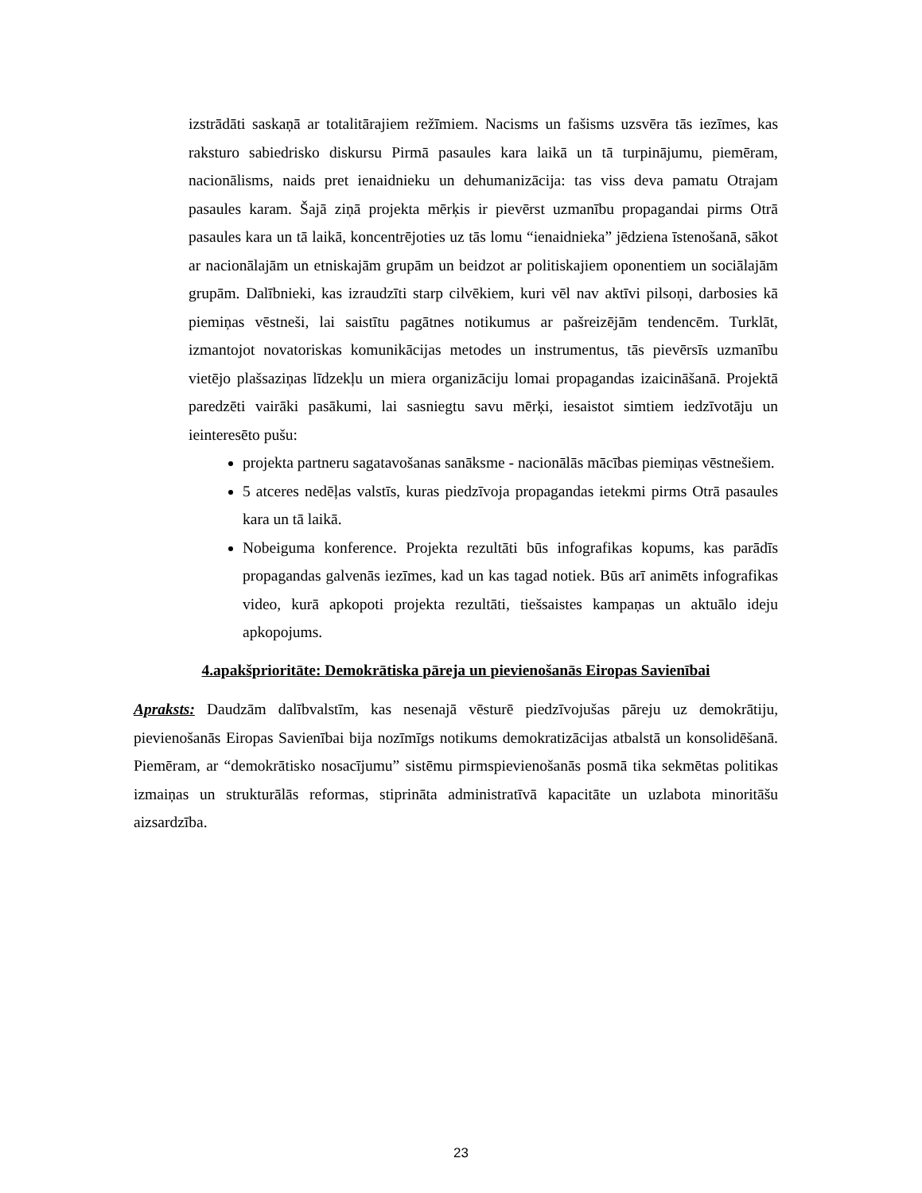izstrādāti saskaņā ar totalitārajiem režīmiem. Nacisms un fašisms uzsvēra tās iezīmes, kas raksturo sabiedrisko diskursu Pirmā pasaules kara laikā un tā turpinājumu, piemēram, nacionālisms, naids pret ienaidnieku un dehumanizācija: tas viss deva pamatu Otrajam pasaules karam. Šajā ziņā projekta mērķis ir pievērst uzmanību propagandai pirms Otrā pasaules kara un tā laikā, koncentrējoties uz tās lomu “ienaidnieka” jēdziena īstenošanā, sākot ar nacionālajām un etniskajām grupām un beidzot ar politiskajiem oponentiem un sociālajām grupām. Dalībnieki, kas izraudzīti starp cilvēkiem, kuri vēl nav aktīvi pilsoņi, darbosies kā piemiņas vēstneši, lai saistītu pagātnes notikumus ar pašreizējām tendencēm. Turklāt, izmantojot novatoriskas komunikācijas metodes un instrumentus, tās pievērsīs uzmanību vietējo plašsaziņas līdzekļu un miera organizāciju lomai propagandas izaicināšanā. Projektā paredzēti vairāki pasākumi, lai sasniegtu savu mērķi, iesaistot simtiem iedzīvotāju un ieinteresēto pušu:
projekta partneru sagatavošanas sanāksme - nacionālās mācības piemiņas vēstnešiem.
5 atceres nedēļas valstīs, kuras piedzīvoja propagandas ietekmi pirms Otrā pasaules kara un tā laikā.
Nobeiguma konference. Projekta rezultāti būs infografikas kopums, kas parādīs propagandas galvenās iezīmes, kad un kas tagad notiek. Būs arī animēts infografikas video, kurā apkopoti projekta rezultāti, tiešsaistes kampaņas un aktuālo ideju apkopojums.
4.apakšprioritāte: Demokrātiska pāreja un pievienošanās Eiropas Savienībai
Apraksts: Daudzām dalībvalstīm, kas nesenajā vēsturē piedzīvojušas pāreju uz demokrātiju, pievienošanās Eiropas Savienībai bija nozīmīgs notikums demokratizācijas atbalstā un konsolidēšanā. Piemēram, ar “demokrātisko nosacījumu” sistēmu pirmspievienošanās posmā tika sekmētas politikas izmaiņas un strukturālās reformas, stiprināta administratīvā kapacitāte un uzlabota minoritāšu aizsardzība.
23